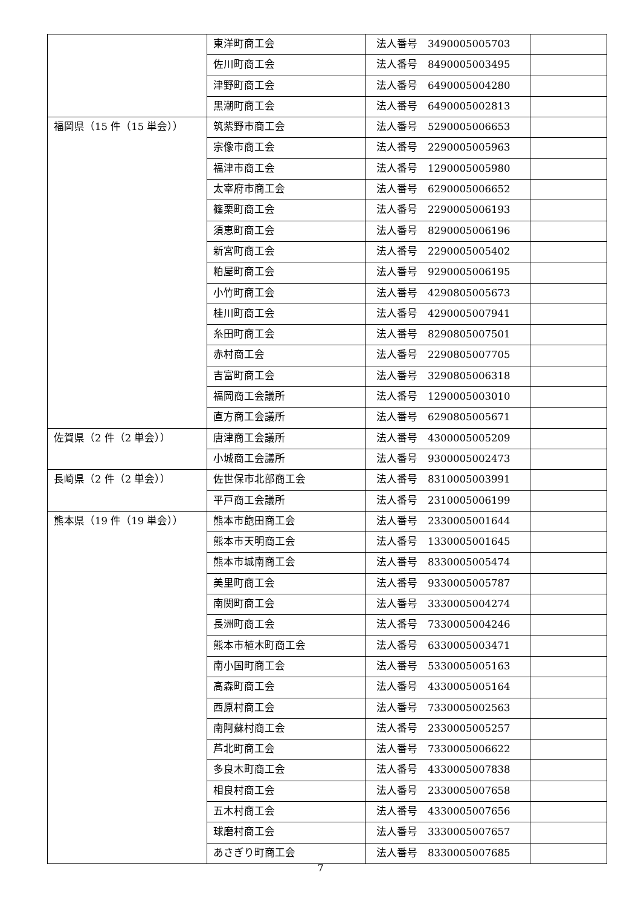| | 東洋町商工会 | 法人番号 3490005005703 | |
| | 佐川町商工会 | 法人番号 8490005003495 | |
| | 津野町商工会 | 法人番号 6490005004280 | |
| | 黒潮町商工会 | 法人番号 6490005002813 | |
| 福岡県（15 件（15 単会）） | 筑紫野市商工会 | 法人番号 5290005006653 | |
| | 宗像市商工会 | 法人番号 2290005005963 | |
| | 福津市商工会 | 法人番号 1290005005980 | |
| | 太宰府市商工会 | 法人番号 6290005006652 | |
| | 篠栗町商工会 | 法人番号 2290005006193 | |
| | 須恵町商工会 | 法人番号 8290005006196 | |
| | 新宮町商工会 | 法人番号 2290005005402 | |
| | 粕屋町商工会 | 法人番号 9290005006195 | |
| | 小竹町商工会 | 法人番号 4290805005673 | |
| | 桂川町商工会 | 法人番号 4290005007941 | |
| | 糸田町商工会 | 法人番号 8290805007501 | |
| | 赤村商工会 | 法人番号 2290805007705 | |
| | 吉富町商工会 | 法人番号 3290805006318 | |
| | 福岡商工会議所 | 法人番号 1290005003010 | |
| | 直方商工会議所 | 法人番号 6290805005671 | |
| 佐賀県（2 件（2 単会）） | 唐津商工会議所 | 法人番号 4300005005209 | |
| | 小城商工会議所 | 法人番号 9300005002473 | |
| 長崎県（2 件（2 単会）） | 佐世保市北部商工会 | 法人番号 8310005003991 | |
| | 平戸商工会議所 | 法人番号 2310005006199 | |
| 熊本県（19 件（19 単会）） | 熊本市飽田商工会 | 法人番号 2330005001644 | |
| | 熊本市天明商工会 | 法人番号 1330005001645 | |
| | 熊本市城南商工会 | 法人番号 8330005005474 | |
| | 美里町商工会 | 法人番号 9330005005787 | |
| | 南関町商工会 | 法人番号 3330005004274 | |
| | 長洲町商工会 | 法人番号 7330005004246 | |
| | 熊本市植木町商工会 | 法人番号 6330005003471 | |
| | 南小国町商工会 | 法人番号 5330005005163 | |
| | 高森町商工会 | 法人番号 4330005005164 | |
| | 西原村商工会 | 法人番号 7330005002563 | |
| | 南阿蘇村商工会 | 法人番号 2330005005257 | |
| | 芦北町商工会 | 法人番号 7330005006622 | |
| | 多良木町商工会 | 法人番号 4330005007838 | |
| | 相良村商工会 | 法人番号 2330005007658 | |
| | 五木村商工会 | 法人番号 4330005007656 | |
| | 球磨村商工会 | 法人番号 3330005007657 | |
| | あさぎり町商工会 | 法人番号 8330005007685 | |
7